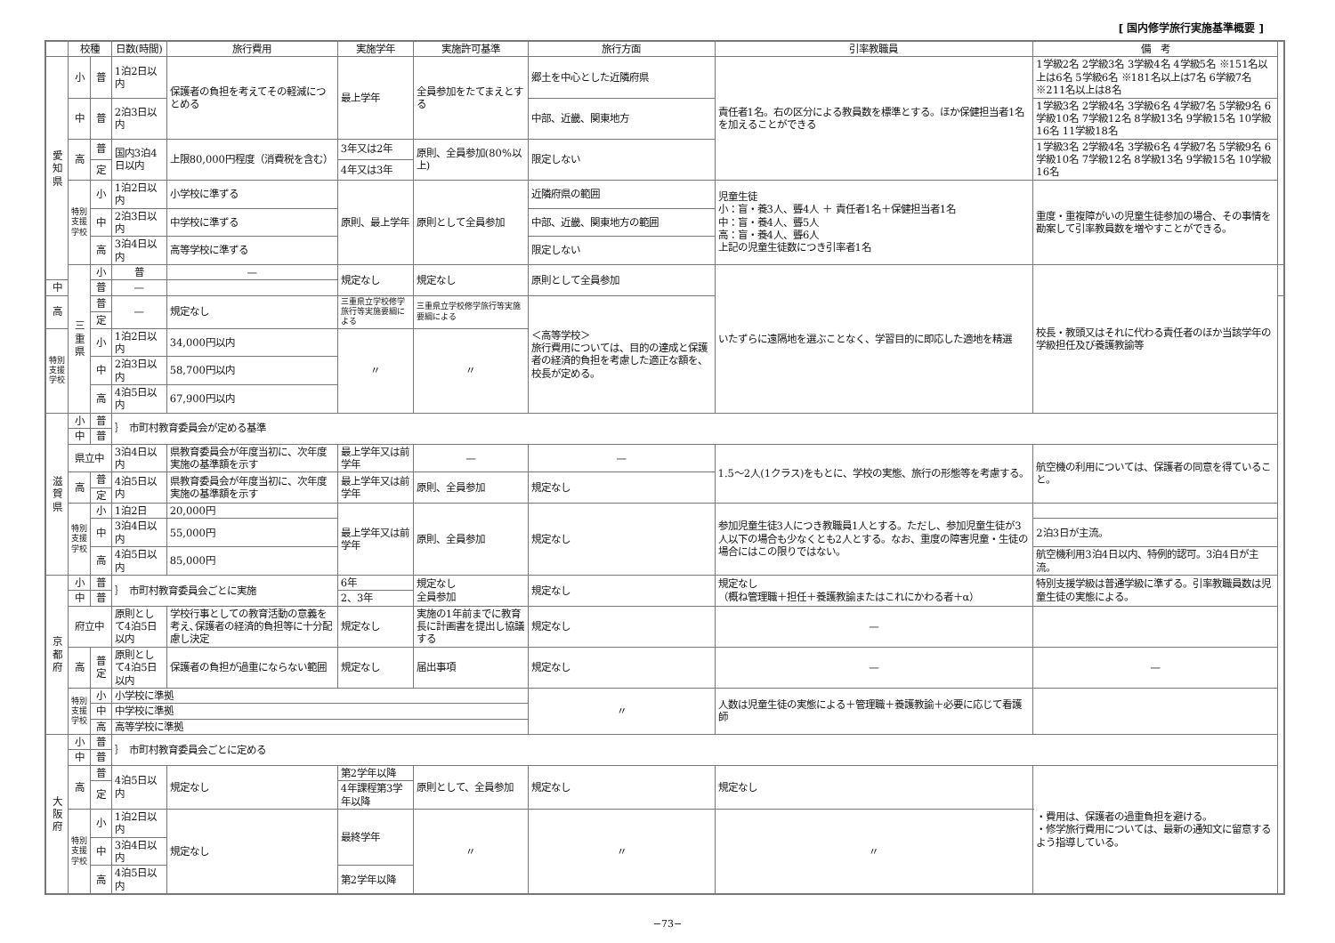[ 国内修学旅行実施基準概要 ]
| | 校種 | | 日数(時間) | 旅行費用 | 実施学年 | 実施許可基準 | 旅行方面 | 引率教職員 | | 備 考 | |
| --- | --- | --- | --- | --- | --- | --- | --- | --- | --- | --- | --- |
| 愛知県 | 小 | 普 | 1泊2日以内 | 保護者の負担を考えてその軽減につとめる | 最上学年 | 全員参加をたてまえとする | 郷土を中心とした近隣府県 | 責任者1名。右の区分による教員数を標準とする。ほか保健担当者1名を加えることができる | 1学級2名 2学級3名 3学級4名 4学級5名 ※151名以上は6名 5学級6名 ※181名以上は7名 6学級7名 ※211名以上は8名 | | |
| | 中 | 普 | 2泊3日以内 | | | | 中部、近畿、関東地方 | | 1学級3名 2学級4名 3学級6名 4学級7名 5学級9名 6学級10名 7学級12名 8学級13名 9学級15名 10学級16名 11学級18名 | | |
| | 高 | 普 | 国内3泊4日以内 | 上限80,000円程度（消費税を含む） | 3年又は2年 | 原則、全員参加(80%以上) | 限定しない | | 1学級3名 2学級4名 3学級6名 4学級7名 5学級9名 6学級10名 7学級12名 8学級13名 9学級15名 10学級16名 | | |
| | | 定 | | | 4年又は3年 | | | | | | |
| | 特別支援学校 | 小 | 1泊2日以内 | 小学校に準ずる | 原則、最上学年 | 原則として全員参加 | 近隣府県の範囲 | 児童生徒 小：盲・養3人、聾4人 ＋ 責任者1名＋保健担当者1名 中：盲・養4人、聾5人 高：盲・養4人、聾6人 上記の児童生徒数につき引率者1名 | | 重度・重複障がいの児童生徒参加の場合、その事情を勘案して引率教員数を増やすことができる。 | |
| | | 中 | 2泊3日以内 | 中学校に準ずる | | | 中部、近畿、関東地方の範囲 | | | | |
| | | 高 | 3泊4日以内 | 高等学校に準ずる | | | 限定しない | | | | |
| | 三重県 | 小 | 普 | — | 規定なし | 規定なし | 原則として全員参加 | いたずらに遠隔地を選ぶことなく、学習目的に即応した適地を精選 | 校長・教頭又はそれに代わる責任者のほか当該学年の学級担任及び養護教諭等 | | |
| 中 | | 普 | — | | | | | | | | |
| 高 | | 普 | — | 規定なし | 三重県立学校修学旅行等実施要綱による | 三重県立学校修学旅行等実施要綱による | ＜高等学校＞ 旅行費用については、目的の達成と保護者の経済的負担を考慮した適正な額を、校長が定める。 | | | | |
| | | 定 | | | | | | | | | |
| 特別支援学校 | | 小 | 1泊2日以内 | 34,000円以内 | 〃 | 〃 | | | | | |
| | | 中 | 2泊3日以内 | 58,700円以内 | | | | | | | |
| | | 高 | 4泊5日以内 | 67,900円以内 | | | | | | | |
| 滋賀県 | 小 | 普 | ｝ 市町村教育委員会が定める基準 | | | | | | | | |
| | 中 | 普 | | | | | | | | | |
| | 県立中 | | 3泊4日以内 | 県教育委員会が年度当初に、次年度実施の基準額を示す | 最上学年又は前学年 | — | — | 1.5〜2人(1クラス)をもとに、学校の実態、旅行の形態等を考慮する。 | | 航空機の利用については、保護者の同意を得ていること。 | |
| | 高 | 普 | 4泊5日以内 | 県教育委員会が年度当初に、次年度実施の基準額を示す | 最上学年又は前学年 | 原則、全員参加 | 規定なし | | | | |
| | | 定 | | | | | | | | | |
| | 特別支援学校 | 小 | 1泊2日 | 20,000円 | 最上学年又は前学年 | 原則、全員参加 | 規定なし | 参加児童生徒3人につき教職員1人とする。ただし、参加児童生徒が3人以下の場合も少なくとも2人とする。なお、重度の障害児童・生徒の場合にはこの限りではない。 | | | |
| | | 中 | 3泊4日以内 | 55,000円 | | | | | | 2泊3日が主流。 | |
| | | 高 | 4泊5日以内 | 85,000円 | | | | | | 航空機利用3泊4日以内、特例的認可。3泊4日が主流。 | |
| 京都府 | 小 | 普 | ｝ 市町村教育委員会ごとに実施 | | 6年 | 規定なし 全員参加 | 規定なし | 規定なし （概ね管理職＋担任＋養護教諭またはこれにかわる者＋α） | | 特別支援学級は普通学級に準ずる。引率教職員数は児童生徒の実態による。 | |
| | 中 | 普 | | | 2、3年 | | | | | | |
| | 府立中 | | 原則として4泊5日以内 | 学校行事としての教育活動の意義を考え､保護者の経済的負担等に十分配慮し決定 | 規定なし | 実施の1年前までに教育長に計画書を提出し協議する | 規定なし | — | | | |
| | 高 | 普 定 | 原則として4泊5日以内 | 保護者の負担が過重にならない範囲 | 規定なし | 届出事項 | 規定なし | — | | — | |
| | 特別支援学校 | 小 | 小学校に準拠 | | | | 〃 | 人数は児童生徒の実態による＋管理職＋養護教諭＋必要に応じて看護師 | | | |
| | | 中 | 中学校に準拠 | | | | | | | | |
| | | 高 | 高等学校に準拠 | | | | | | | | |
| 大阪府 | 小 | 普 | ｝ 市町村教育委員会ごとに定める | | | | | | | | |
| | 中 | 普 | | | | | | | | | |
| | 高 | 普 | 4泊5日以内 | 規定なし | 第2学年以降 | 原則として、全員参加 | 規定なし | 規定なし | | ・費用は、保護者の過重負担を避ける。 ・修学旅行費用については、最新の通知文に留意するよう指導している。 | |
| | | 定 | | | 4年課程第3学年以降 | | | | | | |
| | 特別支援学校 | 小 | 1泊2日以内 | 規定なし | 最終学年 | 〃 | 〃 | 〃 | | | |
| | | 中 | 3泊4日以内 | | | | | | | | |
| | | 高 | 4泊5日以内 | | 第2学年以降 | | | | | | |
−73−